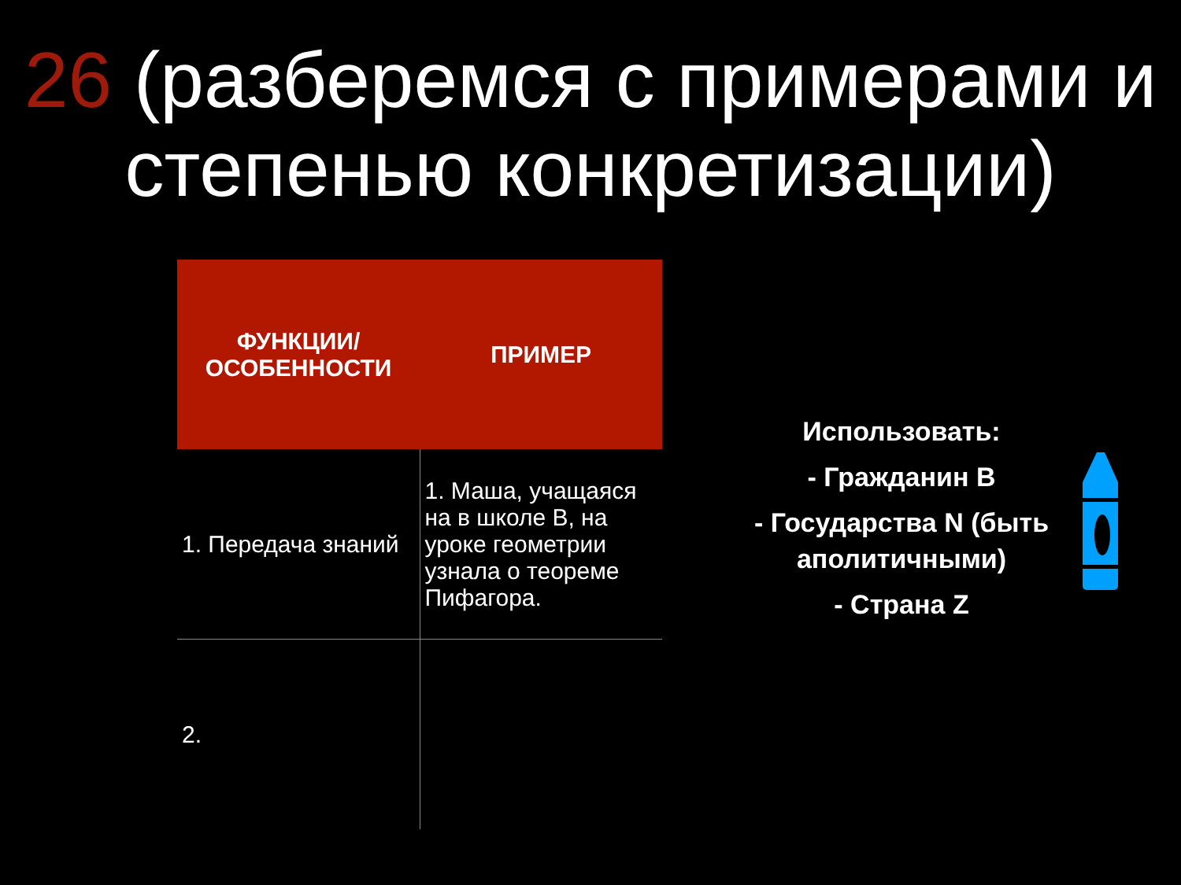26 (разберемся с примерами и степенью конкретизации)
| ФУНКЦИИ/ОСОБЕННОСТИ | ПРИМЕР |
| --- | --- |
| 1. Передача знаний | 1. Маша, учащаяся на в школе В, на уроке геометрии узнала о теореме Пифагора. |
| 2. | |
Использовать:
- Гражданин В
- Государства N (быть аполитичными)
- Страна Z